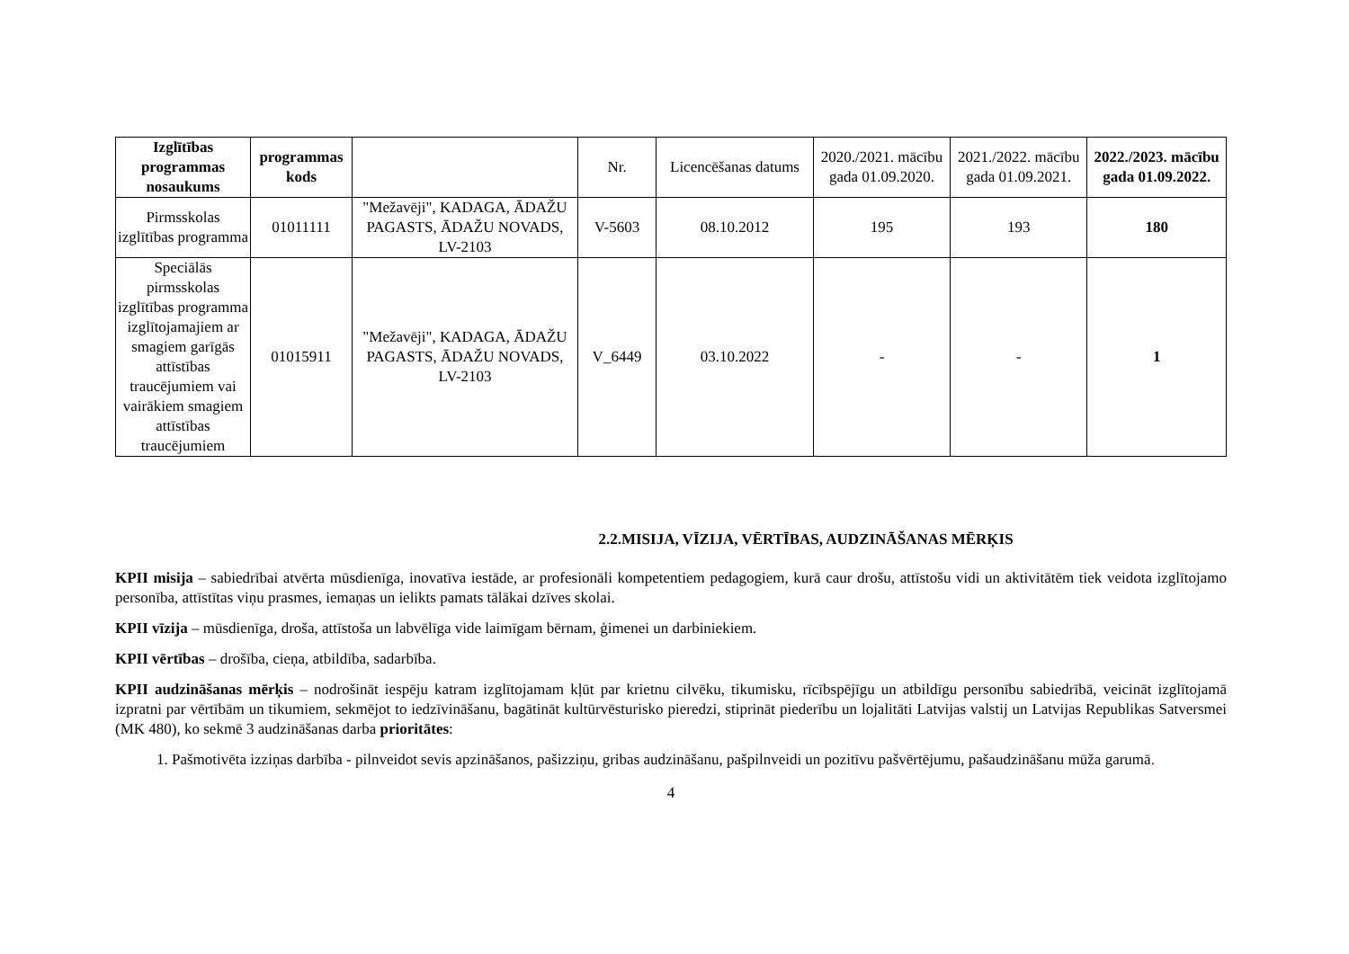| Izglītības programmas nosaukums | programmas kods | | Nr. | Licencēšanas datums | 2020./2021. mācību gada 01.09.2020. | 2021./2022. mācību gada 01.09.2021. | 2022./2023. mācību gada 01.09.2022. |
| --- | --- | --- | --- | --- | --- | --- | --- |
| Pirmsskolas izglītības programma | 01011111 | "Mežavēji", KADAGA, ĀDAŽU PAGASTS, ĀDAŽU NOVADS, LV-2103 | V-5603 | 08.10.2012 | 195 | 193 | 180 |
| Speciālās pirmsskolas izglītības programma izglītojamajiem ar smagiem garīgās attīstības traucējumiem vai vairākiem smagiem attīstības traucējumiem | 01015911 | "Mežavēji", KADAGA, ĀDAŽU PAGASTS, ĀDAŽU NOVADS, LV-2103 | V_6449 | 03.10.2022 | - | - | 1 |
2.2.MISIJA, VĪZIJA, VĒRTĪBAS, AUDZINĀŠANAS MĒRĶIS
KPII misija – sabiedrībai atvērta mūsdienīga, inovatīva iestāde, ar profesionāli kompetentiem pedagogiem, kurā caur drošu, attīstošu vidi un aktivitātēm tiek veidota izglītojamo personība, attīstītas viņu prasmes, iemaņas un ielikts pamats tālākai dzīves skolai.
KPII vīzija – mūsdienīga, droša, attīstoša un labvēlīga vide laimīgam bērnam, ģimenei un darbiniekiem.
KPII vērtības – drošība, cieņa, atbildība, sadarbība.
KPII audzināšanas mērķis – nodrošināt iespēju katram izglītojamam kļūt par krietnu cilvēku, tikumisku, rīcībspējīgu un atbildīgu personību sabiedrībā, veicināt izglītojamā izpratni par vērtībām un tikumiem, sekmējot to iedzīvināšanu, bagātināt kultūrvēsturisko pieredzi, stiprināt piederību un lojalitāti Latvijas valstij un Latvijas Republikas Satversmei (MK 480), ko sekmē 3 audzināšanas darba prioritātes:
1. Pašmotivēta izziņas darbība - pilnveidot sevis apzināšanos, pašizziņu, gribas audzināšanu, pašpilnveidi un pozitīvu pašvērtējumu, pašaudzināšanu mūža garumā.
4